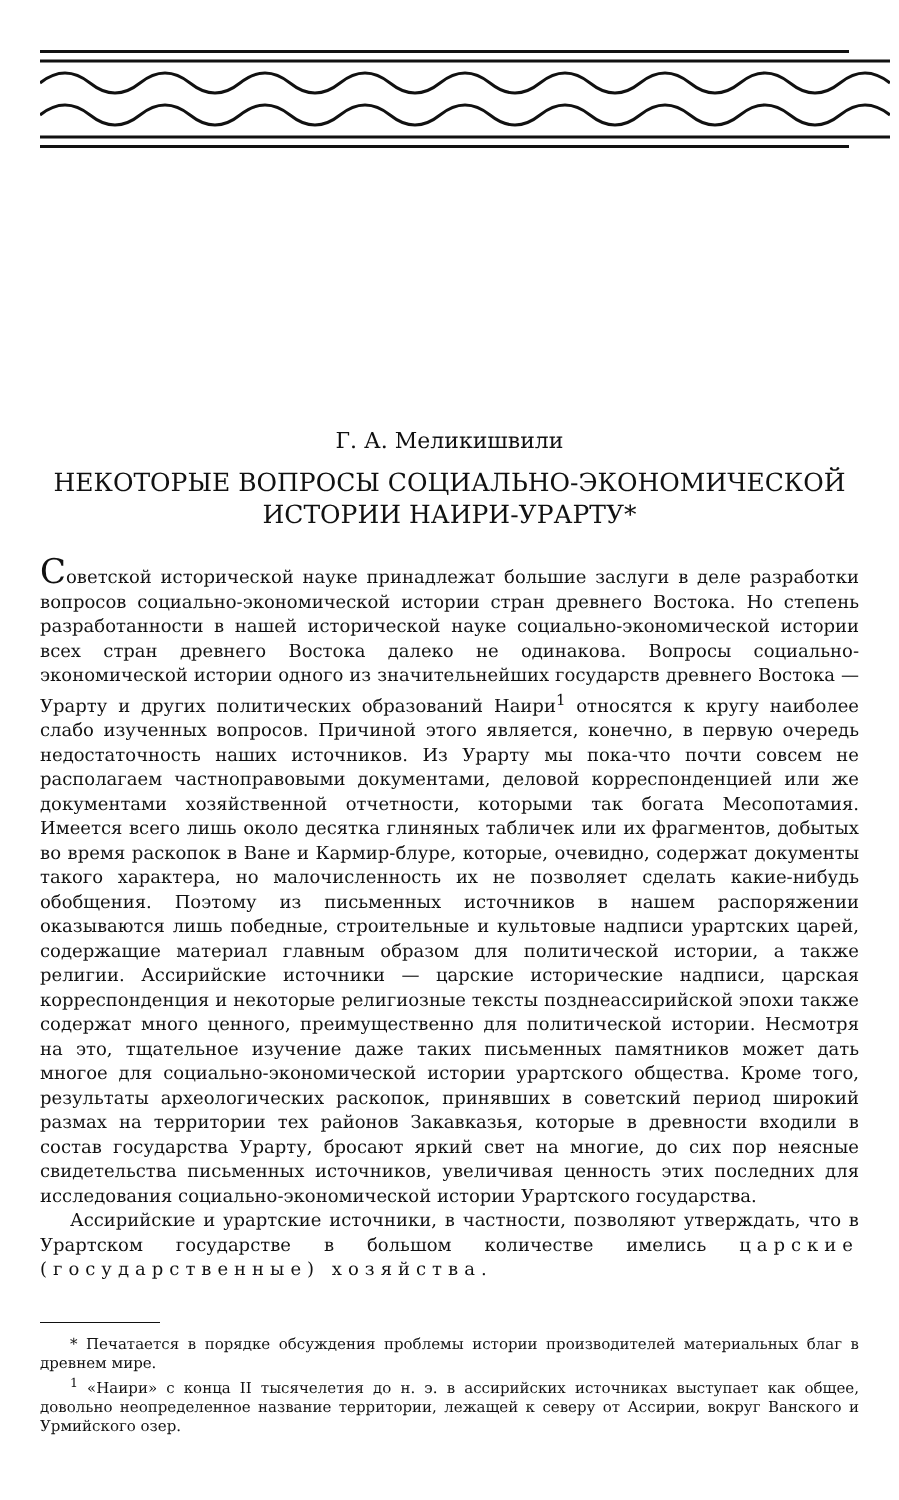Г. А. Меликишвили
НЕКОТОРЫЕ ВОПРОСЫ СОЦИАЛЬНО-ЭКОНОМИЧЕСКОЙ
ИСТОРИИ НАИРИ-УРАРТУ*
Советской исторической науке принадлежат большие заслуги в деле разработки вопросов социально-экономической истории стран древнего Востока. Но степень разработанности в нашей исторической науке социально-экономической истории всех стран древнего Востока далеко не одинакова. Вопросы социально-экономической истории одного из значительнейших государств древнего Востока — Урарту и других политических образований Наири<sup>1</sup> относятся к кругу наиболее слабо изученных вопросов. Причиной этого является, конечно, в первую очередь недостаточность наших источников. Из Урарту мы пока-что почти совсем не располагаем частноправовыми документами, деловой корреспонденцией или же документами хозяйственной отчетности, которыми так богата Месопотамия. Имеется всего лишь около десятка глиняных табличек или их фрагментов, добытых во время раскопок в Ване и Кармир-блуре, которые, очевидно, содержат документы такого характера, но малочисленность их не позволяет сделать какие-нибудь обобщения. Поэтому из письменных источников в нашем распоряжении оказываются лишь победные, строительные и культовые надписи урартских царей, содержащие материал главным образом для политической истории, а также религии. Ассирийские источники — царские исторические надписи, царская корреспонденция и некоторые религиозные тексты позднеассирийской эпохи также содержат много ценного, преимущественно для политической истории. Несмотря на это, тщательное изучение даже таких письменных памятников может дать многое для социально-экономической истории урартского общества. Кроме того, результаты археологических раскопок, принявших в советский период широкий размах на территории тех районов Закавказья, которые в древности входили в состав государства Урарту, бросают яркий свет на многие, до сих пор неясные свидетельства письменных источников, увеличивая ценность этих последних для исследования социально-экономической истории Урартского государства.
Ассирийские и урартские источники, в частности, позволяют утверждать, что в Урартском государстве в большом количестве имелись царские (государственные) хозяйства.
* Печатается в порядке обсуждения проблемы истории производителей материальных благ в древнем мире.
<sup>1</sup> «Наири» с конца II тысячелетия до н. э. в ассирийских источниках выступает как общее, довольно неопределенное название территории, лежащей к северу от Ассирии, вокруг Ванского и Урмийского озер.